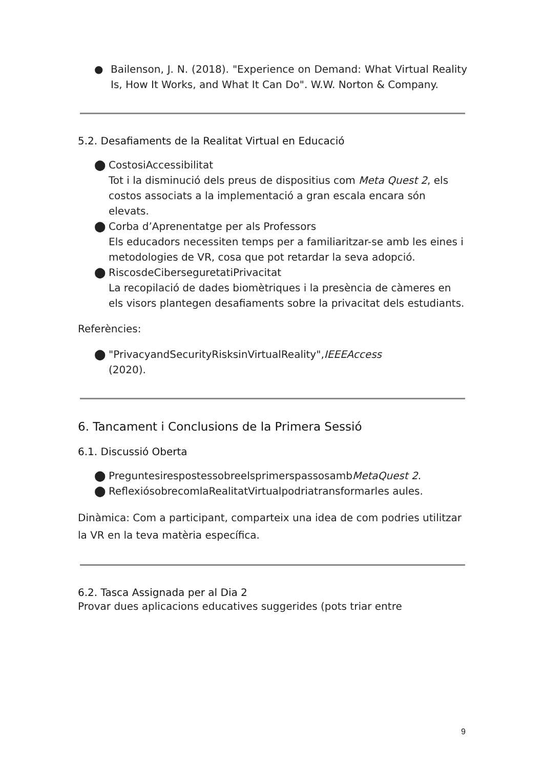● Bailenson, J. N. (2018). "Experience on Demand: What Virtual Reality Is, How It Works, and What It Can Do". W.W. Norton & Company.
5.2. Desafiaments de la Realitat Virtual en Educació
⬤ CostosiAccessibilitat
Tot i la disminució dels preus de dispositius com Meta Quest 2, els costos associats a la implementació a gran escala encara són elevats.
⬤ Corba d’Aprenentatge per als Professors
Els educadors necessiten temps per a familiaritzar-se amb les eines i metodologies de VR, cosa que pot retardar la seva adopció.
⬤ RiscosdeCiberseguretatiPrivacitat
La recopilació de dades biomètriques i la presència de càmeres en els visors plantegen desafiaments sobre la privacitat dels estudiants.
Referències:
⬤ "PrivacyandSecurityRisksinVirtualReality",IEEEAccess
(2020).
6. Tancament i Conclusions de la Primera Sessió
6.1. Discussió Oberta
⬤ PreguntesirespostessobreelsprimerspassosambMetaQuest 2.
⬤ ReflexiósobrecomlaRealitatVirtualpodriatransformarles aules.
Dinàmica: Com a participant, comparteix una idea de com podries utilitzar la VR en la teva matèria específica.
6.2. Tasca Assignada per al Dia 2
Provar dues aplicacions educatives suggerides (pots triar entre
9